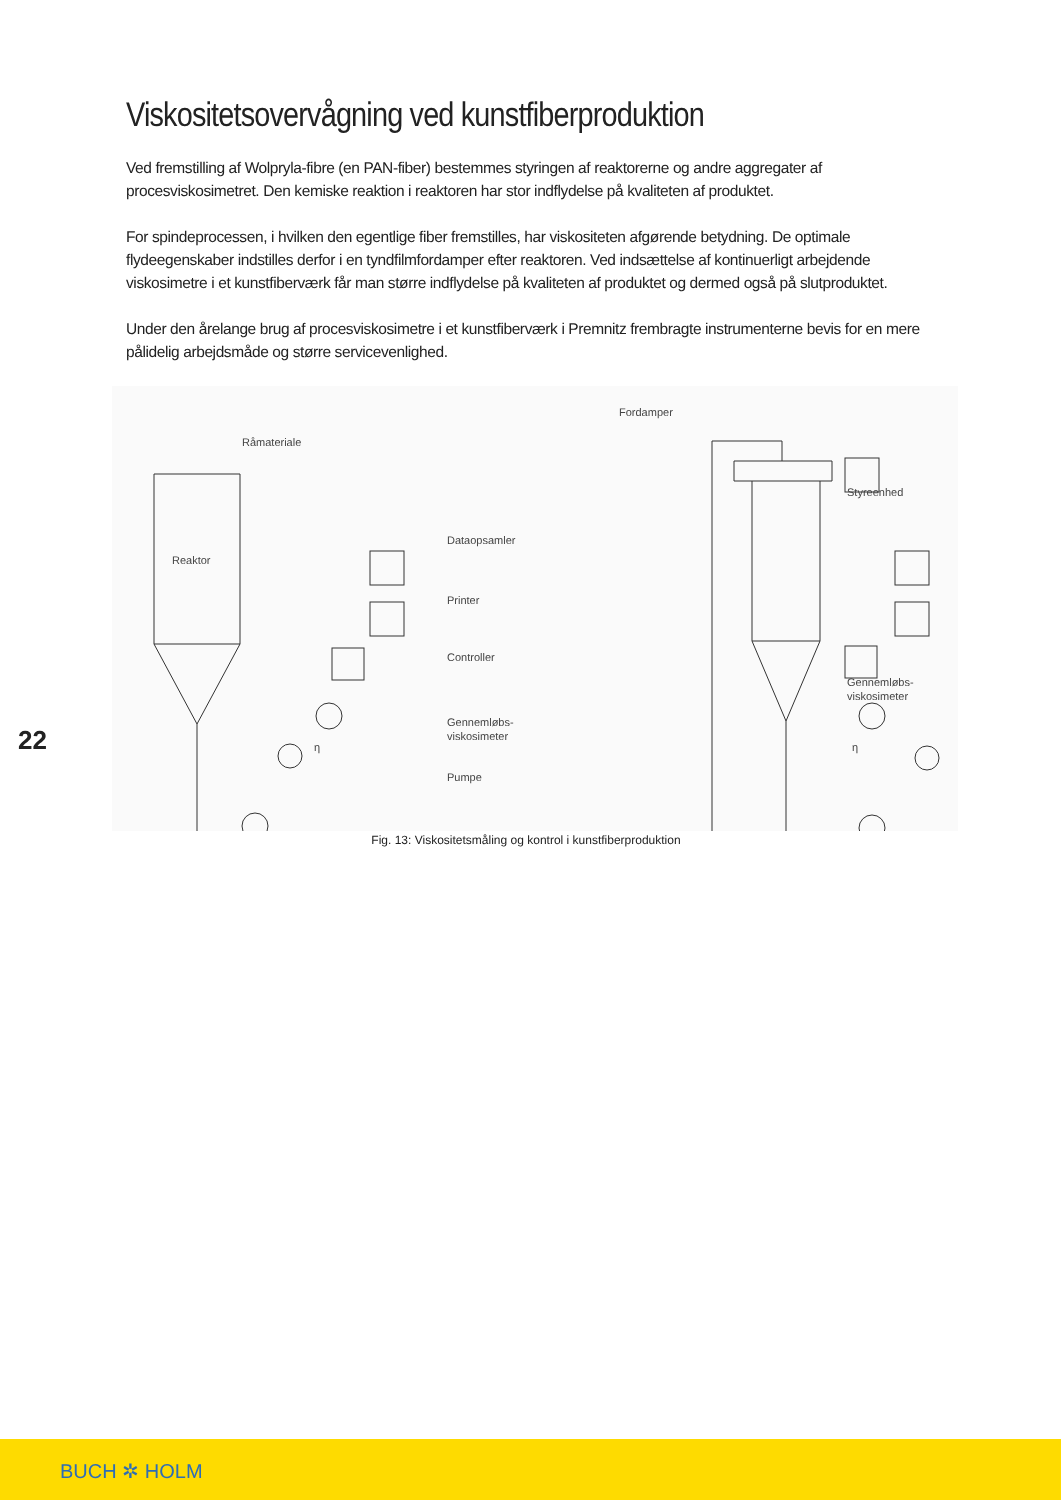Viskositetsovervågning ved kunstfiberproduktion
Ved fremstilling af Wolpryla-fibre (en PAN-fiber) bestemmes styringen af reaktorerne og andre aggregater af procesviskosimetret. Den kemiske reaktion i reaktoren har stor indflydelse på kvaliteten af produktet.
For spindeprocessen, i hvilken den egentlige fiber fremstilles, har viskositeten afgørende betydning. De optimale flydeegenskaber indstilles derfor i en tyndfilmfordamper efter reaktoren. Ved indsættelse af kontinuerligt arbejdende viskosimetre i et kunstfiberværk får man større indflydelse på kvaliteten af produktet og dermed også på slutproduktet.
Under den årelange brug af procesviskosimetre i et kunstfiberværk i Premnitz frembragte instrumenterne bevis for en mere pålidelig arbejdsmåde og større servicevenlighed.
Råmateriale
Reaktor
Dataopsamler
Printer
Controller
Gennemløbs-
viskosimeter
Pumpe
Fordamper
Styreenhed
Gennemløbs-
viskosimeter
η
η
Fig. 13: Viskositetsmåling og kontrol i kunstfiberproduktion
22
BUCH ✲ HOLM